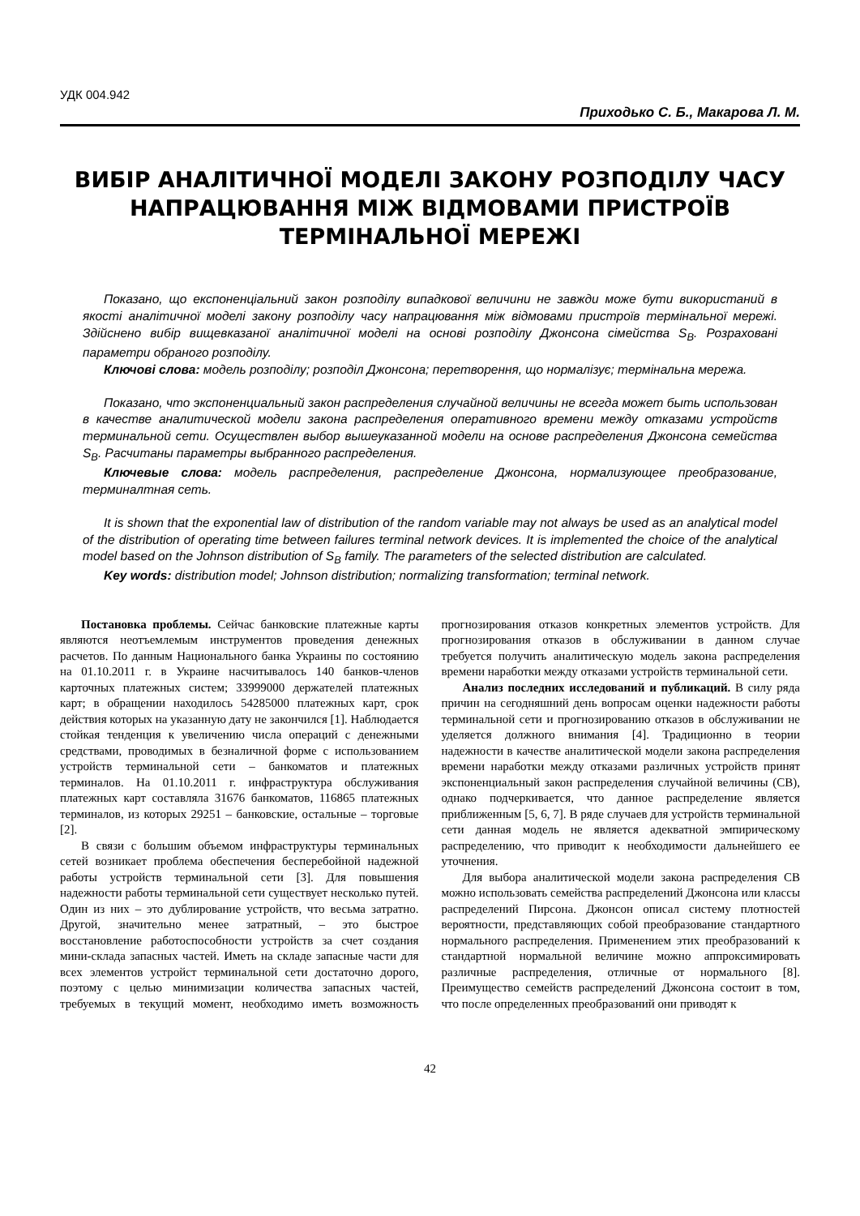УДК 004.942
Приходько С. Б., Макарова Л. М.
ВИБІР АНАЛІТИЧНОЇ МОДЕЛІ ЗАКОНУ РОЗПОДІЛУ ЧАСУ НАПРАЦЮВАННЯ МІЖ ВІДМОВАМИ ПРИСТРОЇВ ТЕРМІНАЛЬНОЇ МЕРЕЖІ
Показано, що експоненціальний закон розподілу випадкової величини не завжди може бути використаний в якості аналітичної моделі закону розподілу часу напрацювання між відмовами пристроїв термінальної мережі. Здійснено вибір вищевказаної аналітичної моделі на основі розподілу Джонсона сімейства S<sub>B</sub>. Розраховані параметри обраного розподілу.
Ключові слова: модель розподілу; розподіл Джонсона; перетворення, що нормалізує; термінальна мережа.
Показано, что экспоненциальный закон распределения случайной величины не всегда может быть использован в качестве аналитической модели закона распределения оперативного времени между отказами устройств терминальной сети. Осуществлен выбор вышеуказанной модели на основе распределения Джонсона семейства S<sub>B</sub>. Расчитаны параметры выбранного распределения.
Ключевые слова: модель распределения, распределение Джонсона, нормализующее преобразование, терминалтная сеть.
It is shown that the exponential law of distribution of the random variable may not always be used as an analytical model of the distribution of operating time between failures terminal network devices. It is implemented the choice of the analytical model based on the Johnson distribution of S<sub>B</sub> family. The parameters of the selected distribution are calculated.
Key words: distribution model; Johnson distribution; normalizing transformation; terminal network.
Постановка проблемы. Сейчас банковские платежные карты являются неотъемлемым инструментов проведения денежных расчетов. По данным Национального банка Украины по состоянию на 01.10.2011 г. в Украине насчитывалось 140 банков-членов карточных платежных систем; 33999000 держателей платежных карт; в обращении находилось 54285000 платежных карт, срок действия которых на указанную дату не закончился [1]. Наблюдается стойкая тенденция к увеличению числа операций с денежными средствами, проводимых в безналичной форме с использованием устройств терминальной сети – банкоматов и платежных терминалов. На 01.10.2011 г. инфраструктура обслуживания платежных карт составляла 31676 банкоматов, 116865 платежных терминалов, из которых 29251 – банковские, остальные – торговые [2].
В связи с большим объемом инфраструктуры терминальных сетей возникает проблема обеспечения бесперебойной надежной работы устройств терминальной сети [3]. Для повышения надежности работы терминальной сети существует несколько путей. Один из них – это дублирование устройств, что весьма затратно. Другой, значительно менее затратный, – это быстрое восстановление работоспособности устройств за счет создания мини-склада запасных частей. Иметь на складе запасные части для всех элементов устройст терминальной сети достаточно дорого, поэтому с целью минимизации количества запасных частей, требуемых в текущий момент, необходимо иметь возможность прогнозирования отказов конкретных элементов устройств. Для прогнозирования отказов в обслуживании в данном случае требуется получить аналитическую модель закона распределения времени наработки между отказами устройств терминальной сети.
Анализ последних исследований и публикаций. В силу ряда причин на сегодняшний день вопросам оценки надежности работы терминальной сети и прогнозированию отказов в обслуживании не уделяется должного внимания [4]. Традиционно в теории надежности в качестве аналитической модели закона распределения времени наработки между отказами различных устройств принят экспоненциальный закон распределения случайной величины (СВ), однако подчеркивается, что данное распределение является приближенным [5, 6, 7]. В ряде случаев для устройств терминальной сети данная модель не является адекватной эмпирическому распределению, что приводит к необходимости дальнейшего ее уточнения.
Для выбора аналитической модели закона распределения СВ можно использовать семейства распределений Джонсона или классы распределений Пирсона. Джонсон описал систему плотностей вероятности, представляющих собой преобразование стандартного нормального распределения. Применением этих преобразований к стандартной нормальной величине можно аппроксимировать различные распределения, отличные от нормального [8]. Преимущество семейств распределений Джонсона состоит в том, что после определенных преобразований они приводят к
42